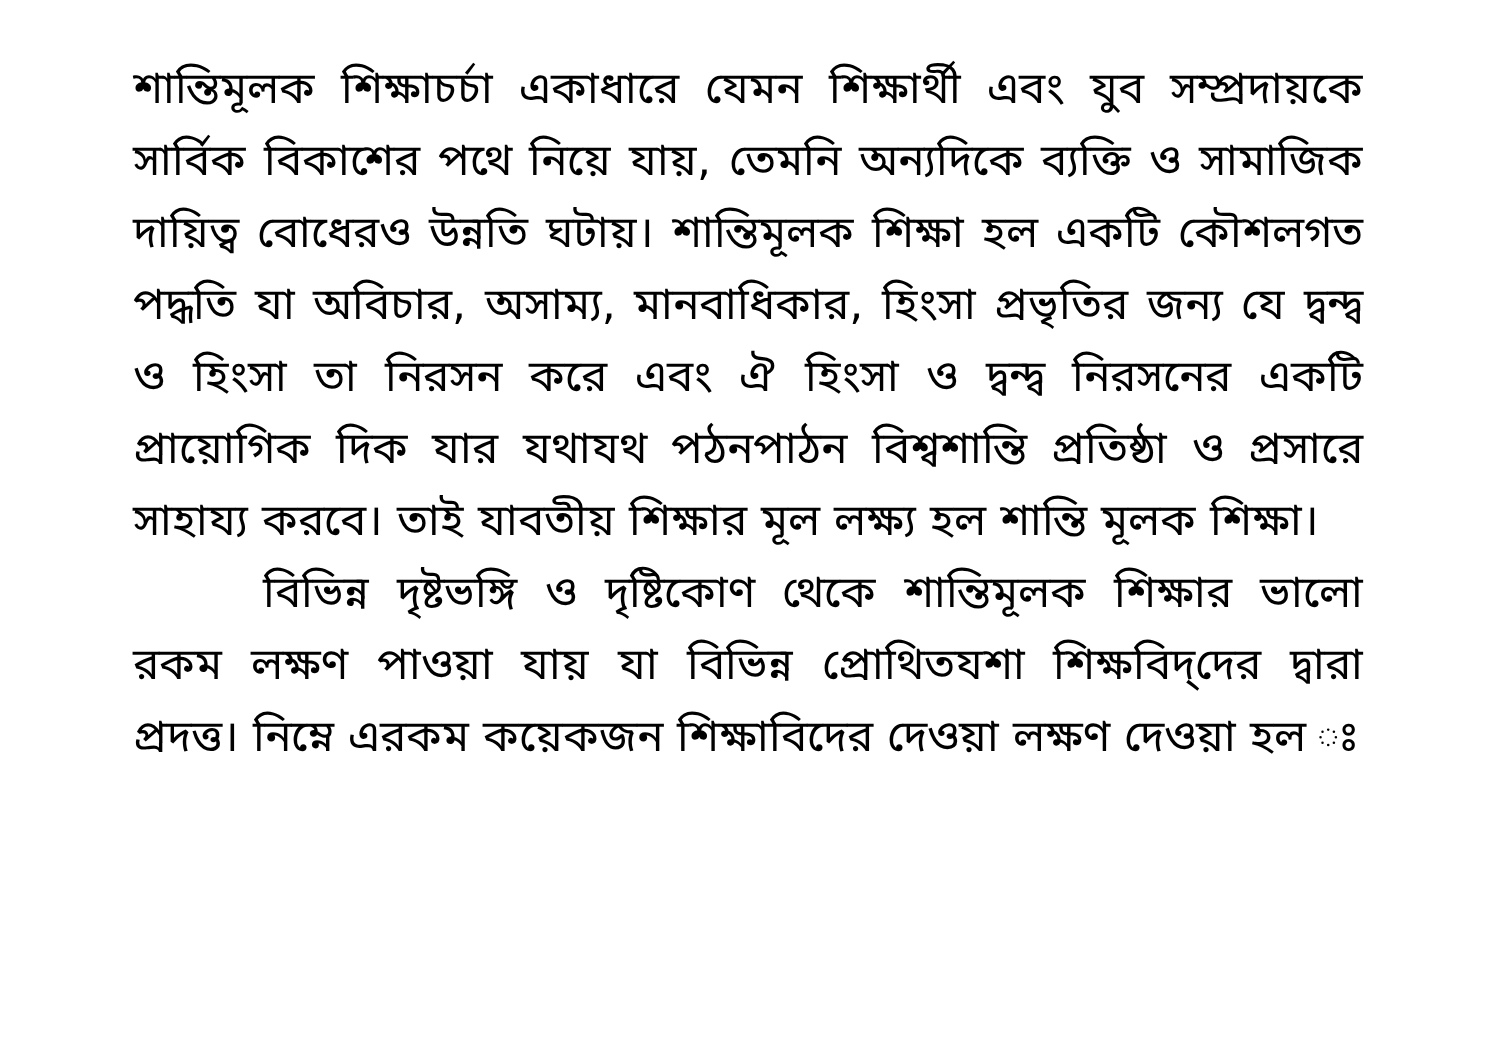শান্তিমূলক শিক্ষাচর্চা একাধারে যেমন শিক্ষার্থী এবং যুব সম্প্রদায়কে সার্বিক বিকাশের পথে নিয়ে যায়, তেমনি অন্যদিকে ব্যক্তি ও সামাজিক দায়িত্ব বোধেরও উন্নতি ঘটায়। শান্তিমূলক শিক্ষা হল একটি কৌশলগত পদ্ধতি যা অবিচার, অসাম্য, মানবাধিকার, হিংসা প্রভৃতির জন্য যে দ্বন্দ্ব ও হিংসা তা নিরসন করে এবং ঐ হিংসা ও দ্বন্দ্ব নিরসনের একটি প্রায়োগিক দিক যার যথাযথ পঠনপাঠন বিশ্বশান্তি প্রতিষ্ঠা ও প্রসারে সাহায্য করবে। তাই যাবতীয় শিক্ষার মূল লক্ষ্য হল শান্তি মূলক শিক্ষা।
বিভিন্ন দৃষ্টভঙ্গি ও দৃষ্টিকোণ থেকে শান্তিমূলক শিক্ষার ভালো রকম লক্ষণ পাওয়া যায় যা বিভিন্ন প্রোথিতযশা শিক্ষবিদ্‌দের দ্বারা প্রদত্ত। নিম্নে এরকম কয়েকজন শিক্ষাবিদের দেওয়া লক্ষণ দেওয়া হল ঃ